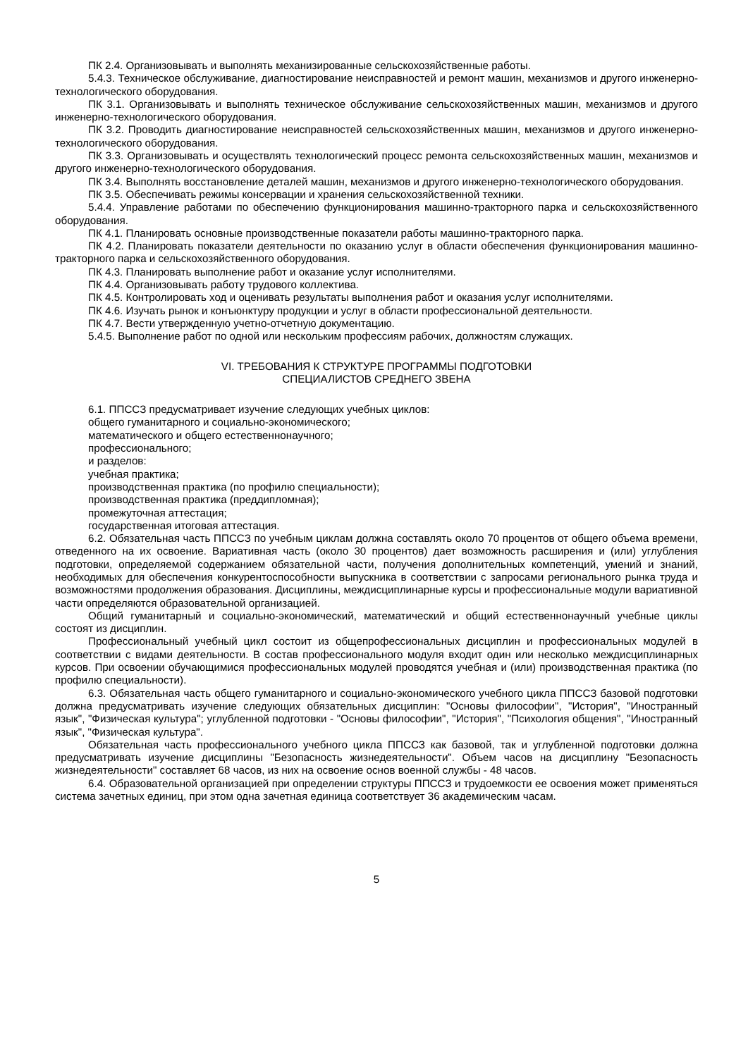ПК 2.4. Организовывать и выполнять механизированные сельскохозяйственные работы.
5.4.3. Техническое обслуживание, диагностирование неисправностей и ремонт машин, механизмов и другого инженерно-технологического оборудования.
ПК 3.1. Организовывать и выполнять техническое обслуживание сельскохозяйственных машин, механизмов и другого инженерно-технологического оборудования.
ПК 3.2. Проводить диагностирование неисправностей сельскохозяйственных машин, механизмов и другого инженерно-технологического оборудования.
ПК 3.3. Организовывать и осуществлять технологический процесс ремонта сельскохозяйственных машин, механизмов и другого инженерно-технологического оборудования.
ПК 3.4. Выполнять восстановление деталей машин, механизмов и другого инженерно-технологического оборудования.
ПК 3.5. Обеспечивать режимы консервации и хранения сельскохозяйственной техники.
5.4.4. Управление работами по обеспечению функционирования машинно-тракторного парка и сельскохозяйственного оборудования.
ПК 4.1. Планировать основные производственные показатели работы машинно-тракторного парка.
ПК 4.2. Планировать показатели деятельности по оказанию услуг в области обеспечения функционирования машинно-тракторного парка и сельскохозяйственного оборудования.
ПК 4.3. Планировать выполнение работ и оказание услуг исполнителями.
ПК 4.4. Организовывать работу трудового коллектива.
ПК 4.5. Контролировать ход и оценивать результаты выполнения работ и оказания услуг исполнителями.
ПК 4.6. Изучать рынок и конъюнктуру продукции и услуг в области профессиональной деятельности.
ПК 4.7. Вести утвержденную учетно-отчетную документацию.
5.4.5. Выполнение работ по одной или нескольким профессиям рабочих, должностям служащих.
VI. ТРЕБОВАНИЯ К СТРУКТУРЕ ПРОГРАММЫ ПОДГОТОВКИ
СПЕЦИАЛИСТОВ СРЕДНЕГО ЗВЕНА
6.1. ППССЗ предусматривает изучение следующих учебных циклов:
общего гуманитарного и социально-экономического;
математического и общего естественнонаучного;
профессионального;
и разделов:
учебная практика;
производственная практика (по профилю специальности);
производственная практика (преддипломная);
промежуточная аттестация;
государственная итоговая аттестация.
6.2. Обязательная часть ППССЗ по учебным циклам должна составлять около 70 процентов от общего объема времени, отведенного на их освоение. Вариативная часть (около 30 процентов) дает возможность расширения и (или) углубления подготовки, определяемой содержанием обязательной части, получения дополнительных компетенций, умений и знаний, необходимых для обеспечения конкурентоспособности выпускника в соответствии с запросами регионального рынка труда и возможностями продолжения образования. Дисциплины, междисциплинарные курсы и профессиональные модули вариативной части определяются образовательной организацией.
Общий гуманитарный и социально-экономический, математический и общий естественнонаучный учебные циклы состоят из дисциплин.
Профессиональный учебный цикл состоит из общепрофессиональных дисциплин и профессиональных модулей в соответствии с видами деятельности. В состав профессионального модуля входит один или несколько междисциплинарных курсов. При освоении обучающимися профессиональных модулей проводятся учебная и (или) производственная практика (по профилю специальности).
6.3. Обязательная часть общего гуманитарного и социально-экономического учебного цикла ППССЗ базовой подготовки должна предусматривать изучение следующих обязательных дисциплин: "Основы философии", "История", "Иностранный язык", "Физическая культура"; углубленной подготовки - "Основы философии", "История", "Психология общения", "Иностранный язык", "Физическая культура".
Обязательная часть профессионального учебного цикла ППССЗ как базовой, так и углубленной подготовки должна предусматривать изучение дисциплины "Безопасность жизнедеятельности". Объем часов на дисциплину "Безопасность жизнедеятельности" составляет 68 часов, из них на освоение основ военной службы - 48 часов.
6.4. Образовательной организацией при определении структуры ППССЗ и трудоемкости ее освоения может применяться система зачетных единиц, при этом одна зачетная единица соответствует 36 академическим часам.
5